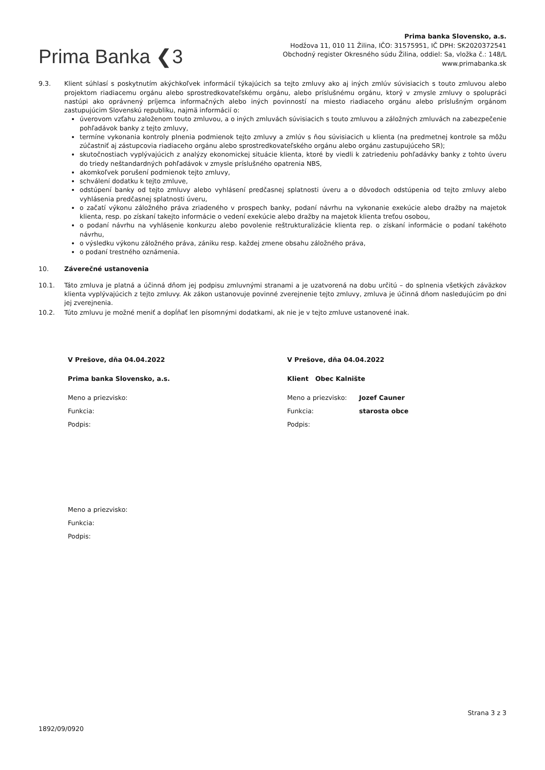Prima Banka ❮3
Prima banka Slovensko, a.s.
Hodžova 11, 010 11 Žilina, IČO: 31575951, IČ DPH: SK2020372541
Obchodný register Okresného súdu Žilina, oddiel: Sa, vložka č.: 148/L
www.primabanka.sk
9.3. Klient súhlasí s poskytnutím akýchkoľvek informácií týkajúcich sa tejto zmluvy ako aj iných zmlúv súvisiacich s touto zmluvou alebo projektom riadiacemu orgánu alebo sprostredkovateľskému orgánu, alebo príslušnému orgánu, ktorý v zmysle zmluvy o spolupráci nastúpi ako oprávnený príjemca informačných alebo iných povinností na miesto riadiaceho orgánu alebo príslušným orgánom zastupujúcim Slovenskú republiku, najmä informácií o:
úverovom vzťahu založenom touto zmluvou, a o iných zmluvách súvisiacich s touto zmluvou a záložných zmluvách na zabezpečenie pohľadávok banky z tejto zmluvy,
termíne vykonania kontroly plnenia podmienok tejto zmluvy a zmlúv s ňou súvisiacich u klienta (na predmetnej kontrole sa môžu zúčastniť aj zástupcovia riadiaceho orgánu alebo sprostredkovateľského orgánu alebo orgánu zastupujúceho SR);
skutočnostiach vyplývajúcich z analýzy ekonomickej situácie klienta, ktoré by viedli k zatriedeniu pohľadávky banky z tohto úveru do triedy neštandardných pohľadávok v zmysle príslušného opatrenia NBS,
akomkoľvek porušení podmienok tejto zmluvy,
schválení dodatku k tejto zmluve,
odstúpení banky od tejto zmluvy alebo vyhlásení predčasnej splatnosti úveru a o dôvodoch odstúpenia od tejto zmluvy alebo vyhlásenia predčasnej splatnosti úveru,
o začatí výkonu záložného práva zriadeného v prospech banky, podaní návrhu na vykonanie exekúcie alebo dražby na majetok klienta, resp. po získaní takejto informácie o vedení exekúcie alebo dražby na majetok klienta treťou osobou,
o podaní návrhu na vyhlásenie konkurzu alebo povolenie reštrukturalizácie klienta rep. o získaní informácie o podaní takéhoto návrhu,
o výsledku výkonu záložného práva, zániku resp. každej zmene obsahu záložného práva,
o podaní trestného oznámenia.
10. Záverečné ustanovenia
10.1. Táto zmluva je platná a účinná dňom jej podpisu zmluvnými stranami a je uzatvorená na dobu určitú – do splnenia všetkých záväzkov klienta vyplývajúcich z tejto zmluvy. Ak zákon ustanovuje povinné zverejnenie tejto zmluvy, zmluva je účinná dňom nasledujúcim po dni jej zverejnenia.
10.2. Túto zmluvu je možné meniť a dopĺňať len písomnými dodatkami, ak nie je v tejto zmluve ustanovené inak.
V Prešove, dňa 04.04.2022
Prima banka Slovensko, a.s.
Meno a priezvisko:
Funkcia:
Podpis:
Meno a priezvisko:
Funkcia:
Podpis:
V Prešove, dňa 04.04.2022
Klient Obec Kalnište
Meno a priezvisko: Jozef Cauner
Funkcia: starosta obce
Podpis:
Strana 3 z 3
1892/09/0920